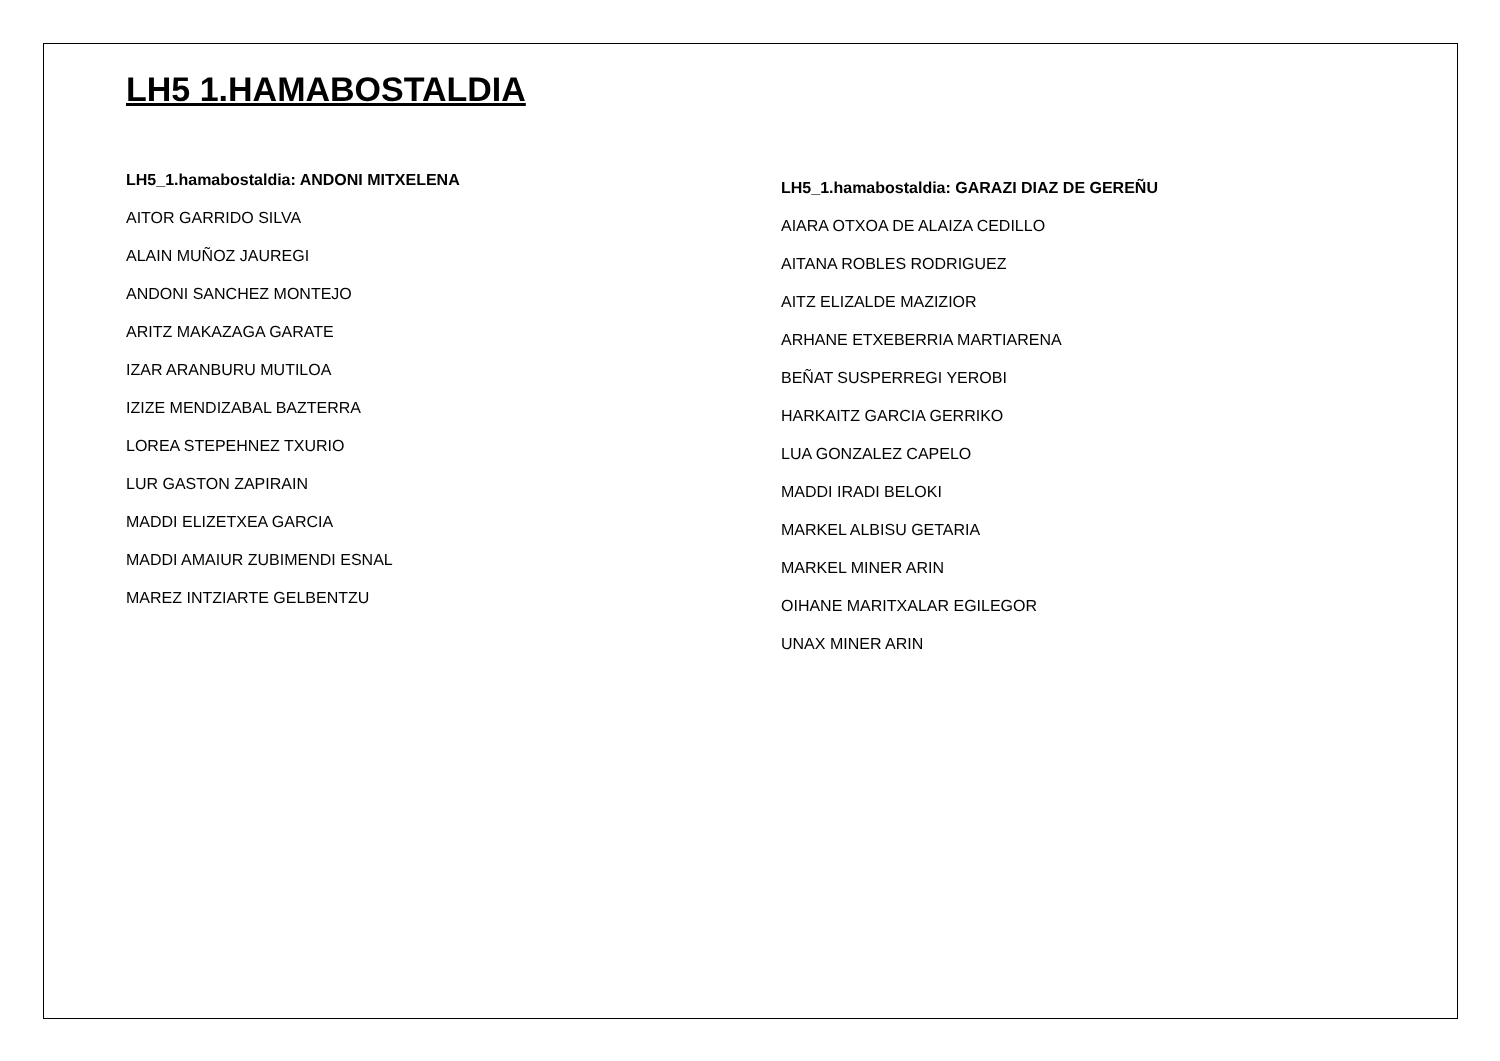LH5 1.HAMABOSTALDIA
LH5_1.hamabostaldia: ANDONI MITXELENA
AITOR GARRIDO SILVA
ALAIN MUÑOZ JAUREGI
ANDONI SANCHEZ MONTEJO
ARITZ MAKAZAGA GARATE
IZAR ARANBURU MUTILOA
IZIZE MENDIZABAL BAZTERRA
LOREA STEPEHNEZ TXURIO
LUR GASTON ZAPIRAIN
MADDI ELIZETXEA GARCIA
MADDI AMAIUR ZUBIMENDI ESNAL
MAREZ INTZIARTE GELBENTZU
LH5_1.hamabostaldia: GARAZI DIAZ DE GEREÑU
AIARA OTXOA DE ALAIZA CEDILLO
AITANA ROBLES RODRIGUEZ
AITZ ELIZALDE MAZIZIOR
ARHANE ETXEBERRIA MARTIARENA
BEÑAT SUSPERREGI YEROBI
HARKAITZ GARCIA GERRIKO
LUA GONZALEZ CAPELO
MADDI IRADI BELOKI
MARKEL ALBISU GETARIA
MARKEL MINER ARIN
OIHANE MARITXALAR EGILEGOR
UNAX MINER ARIN